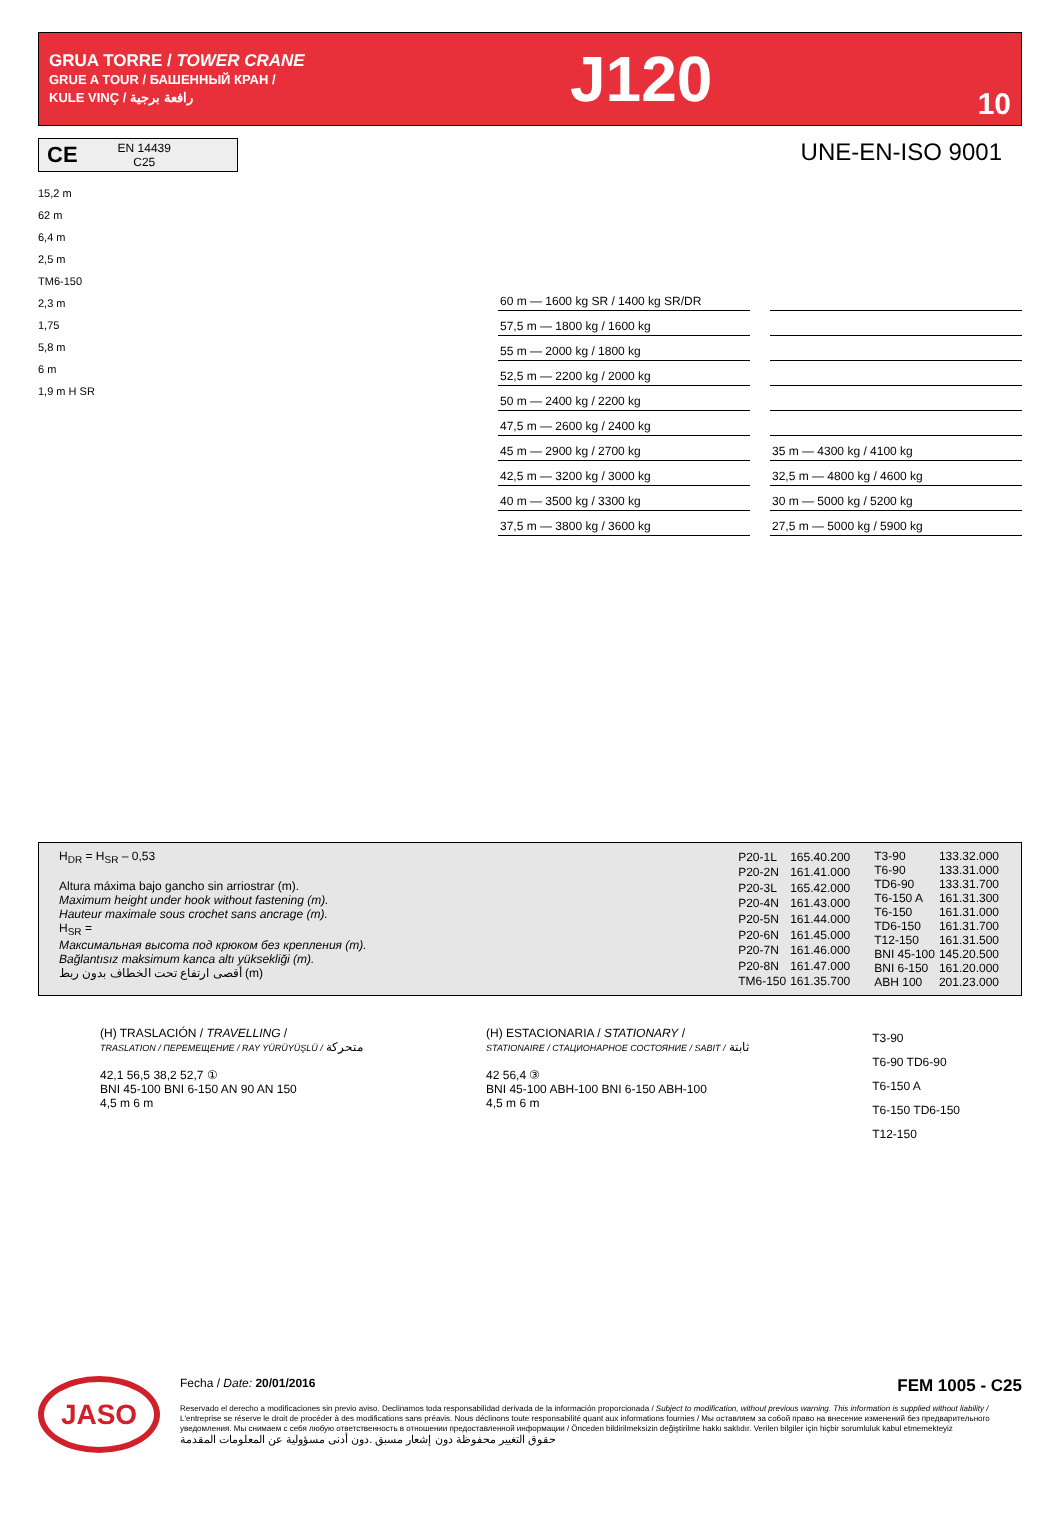GRUA TORRE / TOWER CRANE
GRUE A TOUR / БАШЕННЫЙ КРАН /
KULE VINÇ / رافعة برجية
J120
10
CE EN 14439
C25
UNE-EN-ISO 9001
15,2 m
62 m
6,4 m
2,5 m
TM6-150
2,3 m
1,75
5,8 m
6 m
1,9 m H SR
60 m — 1600 kg SR / 1400 kg SR/DR
57,5 m — 1800 kg / 1600 kg
55 m — 2000 kg / 1800 kg
52,5 m — 2200 kg / 2000 kg
50 m — 2400 kg / 2200 kg
47,5 m — 2600 kg / 2400 kg
45 m — 2900 kg / 2700 kg
35 m — 4300 kg / 4100 kg
42,5 m — 3200 kg / 3000 kg
32,5 m — 4800 kg / 4600 kg
40 m — 3500 kg / 3300 kg
30 m — 5000 kg / 5200 kg
37,5 m — 3800 kg / 3600 kg
27,5 m — 5000 kg / 5900 kg
H<sub>DR</sub> = H<sub>SR</sub> – 0,53
Altura máxima bajo gancho sin arriostrar (m).
Maximum height under hook without fastening (m).
Hauteur maximale sous crochet sans ancrage (m).
H<sub>SR</sub> =
Максимальная высота под крюком без крепления (m).
Bağlantısız maksimum kanca altı yüksekliği (m).
أقصى ارتفاع تحت الخطاف بدون ربط (m)
| P20-1L | 165.40.200 |
| P20-2N | 161.41.000 |
| P20-3L | 165.42.000 |
| P20-4N | 161.43.000 |
| P20-5N | 161.44.000 |
| P20-6N | 161.45.000 |
| P20-7N | 161.46.000 |
| P20-8N | 161.47.000 |
| TM6-150 | 161.35.700 |
| T3-90 | 133.32.000 |
| T6-90 | 133.31.000 |
| TD6-90 | 133.31.700 |
| T6-150 A | 161.31.300 |
| T6-150 | 161.31.000 |
| TD6-150 | 161.31.700 |
| T12-150 | 161.31.500 |
| BNI 45-100 | 145.20.500 |
| BNI 6-150 | 161.20.000 |
| ABH 100 | 201.23.000 |
(H) TRASLACIÓN / TRAVELLING /
TRASLATION / ПЕРЕМЕЩЕНИЕ / RAY YÜRÜYÜŞLÜ / متحركة
42,1 56,5 38,2 52,7 ①
BNI 45-100 BNI 6-150 AN 90 AN 150
4,5 m 6 m
(H) ESTACIONARIA / STATIONARY /
STATIONAIRE / СТАЦИОНАРНОЕ СОСТОЯНИЕ / SABIT / ثابتة
42 56,4 ③
BNI 45-100 ABH-100 BNI 6-150 ABH-100
4,5 m 6 m
T3-90
T6-90 TD6-90
T6-150 A
T6-150 TD6-150
T12-150
JASO
Fecha / Date: 20/01/2016 FEM 1005 - C25
Reservado el derecho a modificaciones sin previo aviso. Declinamos toda responsabilidad derivada de la información proporcionada / Subject to modification, without previous warning. This information is supplied without liability / L'entreprise se réserve le droit de procéder à des modifications sans préavis. Nous déclinons toute responsabilité quant aux informations fournies / Мы оставляем за собой право на внесение изменений без предварительного уведомления. Мы снимаем с себя любую ответственность в отношении предоставленной информации / Önceden bildirilmeksizin değiştirilme hakkı saklıdır. Verilen bilgiler için hiçbir sorumluluk kabul etmemekteyiz
حقوق التغيير محفوظة دون إشعار مسبق .دون أدنى مسؤولية عن المعلومات المقدمة